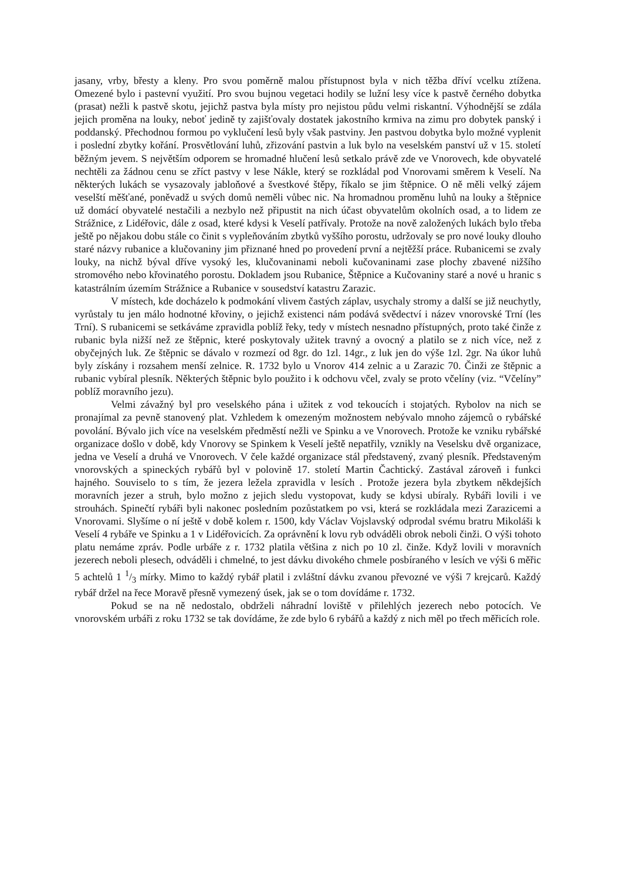jasany, vrby, břesty a kleny. Pro svou poměrně malou přístupnost byla v nich těžba dříví vcelku ztížena. Omezené bylo i pastevní využití. Pro svou bujnou vegetaci hodily se lužní lesy více k pastvě černého dobytka (prasat) nežli k pastvě skotu, jejichž pastva byla místy pro nejistou půdu velmi riskantní. Výhodnější se zdála jejich proměna na louky, neboť jedině ty zajišťovaly dostatek jakostního krmiva na zimu pro dobytek panský i poddanský. Přechodnou formou po vyklučení lesů byly však pastviny. Jen pastvou dobytka bylo možné vyplenit i poslední zbytky kořání. Prosvětlování luhů, zřizování pastvin a luk bylo na veselském panství už v 15. století běžným jevem. S největším odporem se hromadné hlučení lesů setkalo právě zde ve Vnorovech, kde obyvatelé nechtěli za žádnou cenu se zříct pastvy v lese Nákle, který se rozkládal pod Vnorovami směrem k Veselí. Na některých lukách se vysazovaly jabloňové a švestkové štěpy, říkalo se jim štěpnice. O ně měli velký zájem veselští měšťané, poněvadž u svých domů neměli vůbec nic. Na hromadnou proměnu luhů na louky a štěpnice už domácí obyvatelé nestačili a nezbylo než připustit na nich účast obyvatelům okolních osad, a to lidem ze Strážnice, z Lidéřovic, dále z osad, které kdysi k Veselí patřívaly. Protože na nově založených lukách bylo třeba ještě po nějakou dobu stále co činit s vypleňováním zbytků vyššího porostu, udržovaly se pro nové louky dlouho staré názvy rubanice a klučovaniny jim přiznané hned po provedení první a nejtěžší práce. Rubanicemi se zvaly louky, na nichž býval dříve vysoký les, klučovaninami neboli kučovaninami zase plochy zbavené nižšího stromového nebo křovinatého porostu. Dokladem jsou Rubanice, Štěpnice a Kučovaniny staré a nové u hranic s katastrálním územím Strážnice a Rubanice v sousedství katastru Zarazic.
V místech, kde docházelo k podmokání vlivem častých záplav, usychaly stromy a další se již neuchytly, vyrůstaly tu jen málo hodnotné křoviny, o jejichž existenci nám podává svědectví i název vnorovské Trní (les Trní). S rubanicemi se setkáváme zpravidla poblíž řeky, tedy v místech nesnadno přístupných, proto také činže z rubanic byla nižší než ze štěpnic, které poskytovaly užitek travný a ovocný a platilo se z nich více, než z obyčejných luk. Ze štěpnic se dávalo v rozmezí od 8gr. do 1zl. 14gr., z luk jen do výše 1zl. 2gr. Na úkor luhů byly získány i rozsahem menší zelnice. R. 1732 bylo u Vnorov 414 zelnic a u Zarazic 70. Činži ze štěpnic a rubanic vybíral plesník. Některých štěpnic bylo použito i k odchovu včel, zvaly se proto včelíny (viz. “Včelíny” poblíž moravního jezu).
Velmi závažný byl pro veselského pána i užitek z vod tekoucích i stojatých. Rybolov na nich se pronajímal za pevně stanovený plat. Vzhledem k omezeným možnostem nebývalo mnoho zájemců o rybářské povolání. Bývalo jich více na veselském předměstí nežli ve Spinku a ve Vnorovech. Protože ke vzniku rybářské organizace došlo v době, kdy Vnorovy se Spinkem k Veselí ještě nepatřily, vznikly na Veselsku dvě organizace, jedna ve Veselí a druhá ve Vnorovech. V čele každé organizace stál představený, zvaný plesník. Představeným vnorovských a spineckých rybářů byl v polovině 17. století Martin Čachtický. Zastával zároveň i funkci hajného. Souviselo to s tím, že jezera ležela zpravidla v lesích . Protože jezera byla zbytkem někdejších moravních jezer a struh, bylo možno z jejich sledu vystopovat, kudy se kdysi ubíraly. Rybáři lovili i ve strouhách. Spinečtí rybáři byli nakonec posledním pozůstatkem po vsi, která se rozkládala mezi Zarazicemi a Vnorovami. Slyšíme o ní ještě v době kolem r. 1500, kdy Václav Vojslavský odprodal svému bratru Mikoláši k Veselí 4 rybáře ve Spinku a 1 v Lidéřovicích. Za oprávnění k lovu ryb odváděli obrok neboli činži. O výši tohoto platu nemáme zpráv. Podle urbáře z r. 1732 platila většina z nich po 10 zl. činže. Když lovili v moravních jezerech neboli plesech, odváděli i chmelné, to jest dávku divokého chmele posbíraného v lesích ve výši 6 měřic 5 achtelů 1 1/3 mírky. Mimo to každý rybář platil i zvláštní dávku zvanou převozné ve výši 7 krejcarů. Každý rybář držel na řece Moravě přesně vymezený úsek, jak se o tom dovídáme r. 1732.
Pokud se na ně nedostalo, obdrželi náhradní loviště v přilehlých jezerech nebo potocích. Ve vnorovském urbáři z roku 1732 se tak dovídáme, že zde bylo 6 rybářů a každý z nich měl po třech měřicích role.